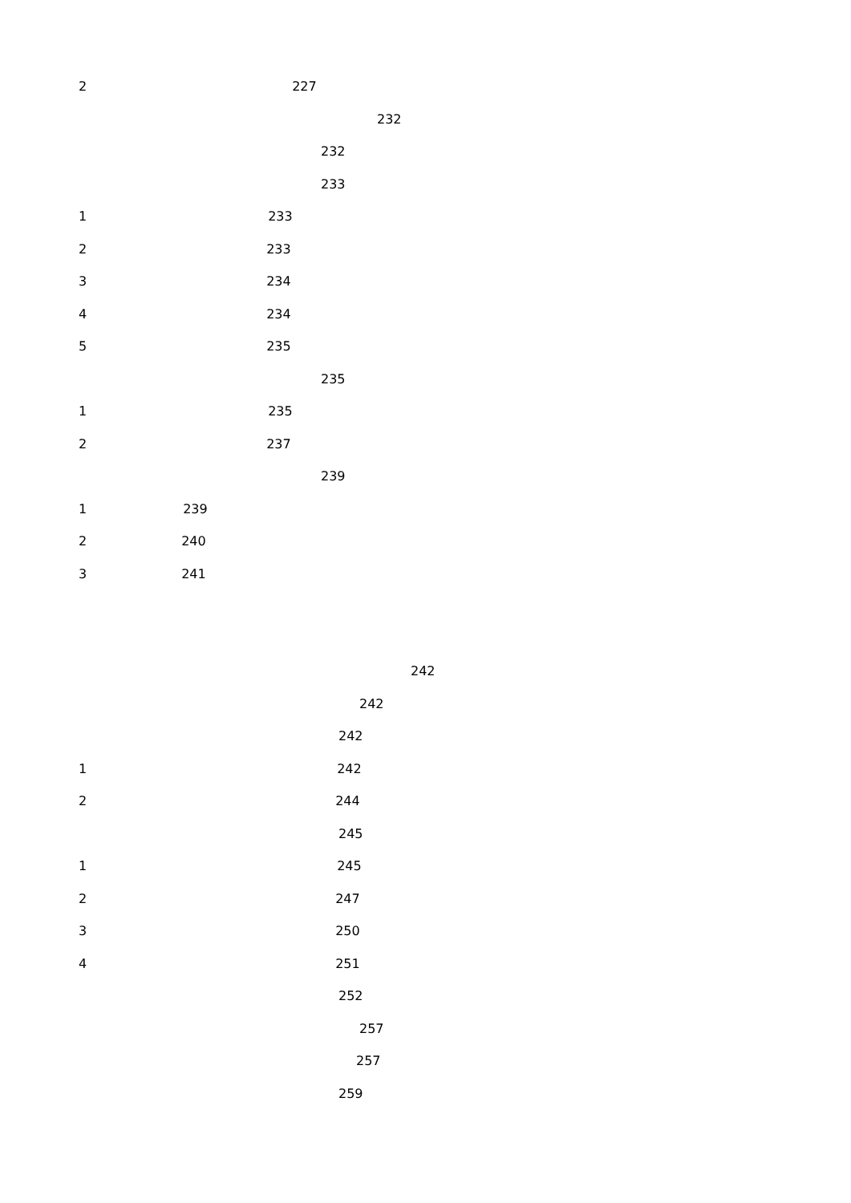2 227
232
232
233
1 233
2 233
3 234
4 234
5 235
235
1 235
2 237
239
1 239
2 240
3 241
242
242
242
1 242
2 244
245
1 245
2 247
3 250
4 251
252
257
257
259